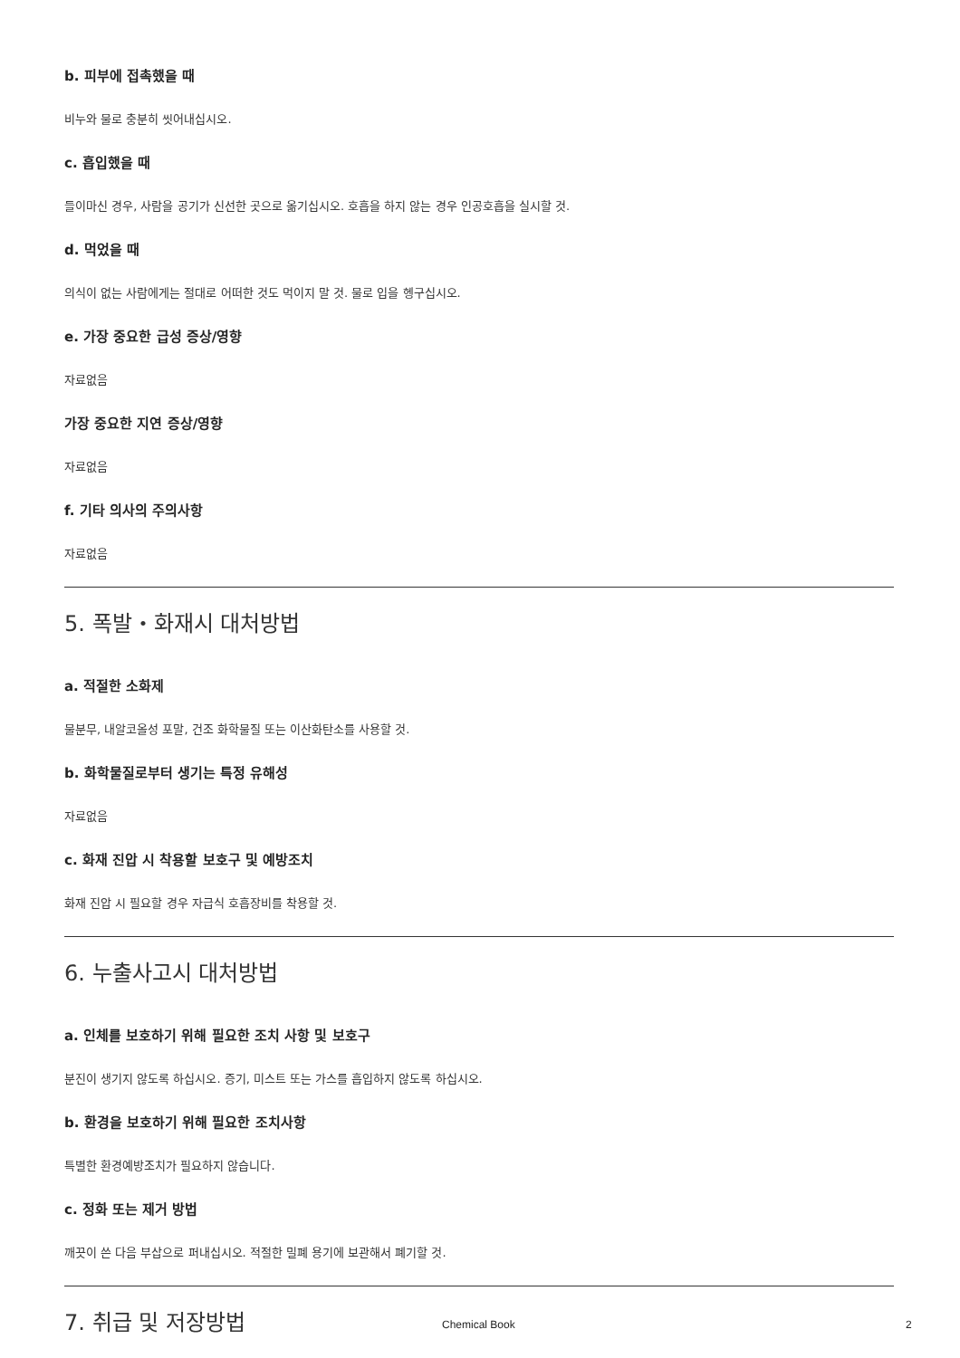b. 피부에 접촉했을 때
비누와 물로 충분히 씻어내십시오.
c. 흡입했을 때
들이마신 경우, 사람을 공기가 신선한 곳으로 옮기십시오. 호흡을 하지 않는 경우 인공호흡을 실시할 것.
d. 먹었을 때
의식이 없는 사람에게는 절대로 어떠한 것도 먹이지 말 것. 물로 입을 헹구십시오.
e. 가장 중요한 급성 증상/영향
자료없음
가장 중요한 지연 증상/영향
자료없음
f. 기타 의사의 주의사항
자료없음
5. 폭발・화재시 대처방법
a. 적절한 소화제
물분무, 내알코올성 포말, 건조 화학물질 또는 이산화탄소를 사용할 것.
b. 화학물질로부터 생기는 특정 유해성
자료없음
c. 화재 진압 시 착용할 보호구 및 예방조치
화재 진압 시 필요할 경우 자급식 호흡장비를 착용할 것.
6. 누출사고시 대처방법
a. 인체를 보호하기 위해 필요한 조치 사항 및 보호구
분진이 생기지 않도록 하십시오. 증기, 미스트 또는 가스를 흡입하지 않도록 하십시오.
b. 환경을 보호하기 위해 필요한 조치사항
특별한 환경예방조치가 필요하지 않습니다.
c. 정화 또는 제거 방법
깨끗이 쓴 다음 부삽으로 퍼내십시오. 적절한 밀폐 용기에 보관해서 폐기할 것.
7. 취급 및 저장방법
Chemical Book 2